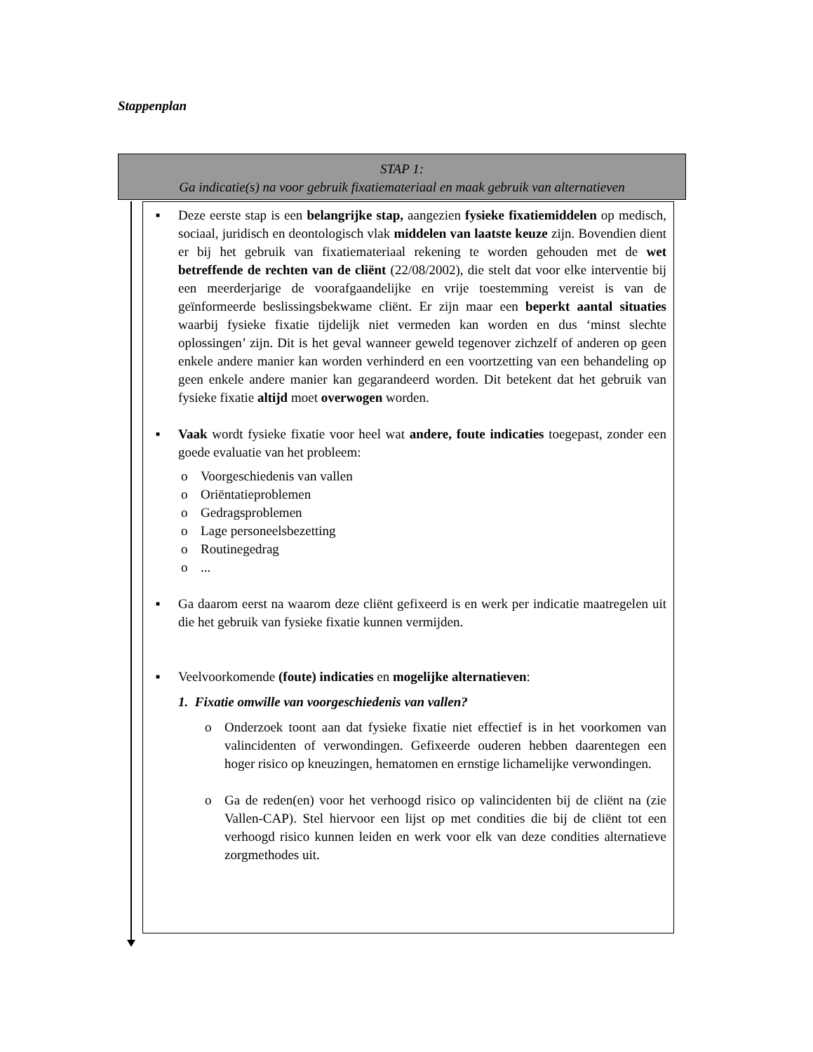Stappenplan
STAP 1:
Ga indicatie(s) na voor gebruik fixatiemateriaal en maak gebruik van alternatieven
■ Deze eerste stap is een belangrijke stap, aangezien fysieke fixatiemiddelen op medisch, sociaal, juridisch en deontologisch vlak middelen van laatste keuze zijn. Bovendien dient er bij het gebruik van fixatiemateriaal rekening te worden gehouden met de wet betreffende de rechten van de cliënt (22/08/2002), die stelt dat voor elke interventie bij een meerderjarige de voorafgaandelijke en vrije toestemming vereist is van de geïnformeerde beslissingsbekwame cliënt. Er zijn maar een beperkt aantal situaties waarbij fysieke fixatie tijdelijk niet vermeden kan worden en dus ‘minst slechte oplossingen’ zijn. Dit is het geval wanneer geweld tegenover zichzelf of anderen op geen enkele andere manier kan worden verhinderd en een voortzetting van een behandeling op geen enkele andere manier kan gegarandeerd worden. Dit betekent dat het gebruik van fysieke fixatie altijd moet overwogen worden.
■ Vaak wordt fysieke fixatie voor heel wat andere, foute indicaties toegepast, zonder een goede evaluatie van het probleem:
o Voorgeschiedenis van vallen
o Oriëntatieproblemen
o Gedragsproblemen
o Lage personeelsbezetting
o Routinegedrag
o...
■ Ga daarom eerst na waarom deze cliënt gefixeerd is en werk per indicatie maatregelen uit die het gebruik van fysieke fixatie kunnen vermijden.
■ Veelvoorkomende (foute) indicaties en mogelijke alternatieven:
1. Fixatie omwille van voorgeschiedenis van vallen?
o Onderzoek toont aan dat fysieke fixatie niet effectief is in het voorkomen van valincidenten of verwondingen. Gefixeerde ouderen hebben daarentegen een hoger risico op kneuzingen, hematomen en ernstige lichamelijke verwondingen.
o Ga de reden(en) voor het verhoogd risico op valincidenten bij de cliënt na (zie Vallen-CAP). Stel hiervoor een lijst op met condities die bij de cliënt tot een verhoogd risico kunnen leiden en werk voor elk van deze condities alternatieve zorgmethodes uit.